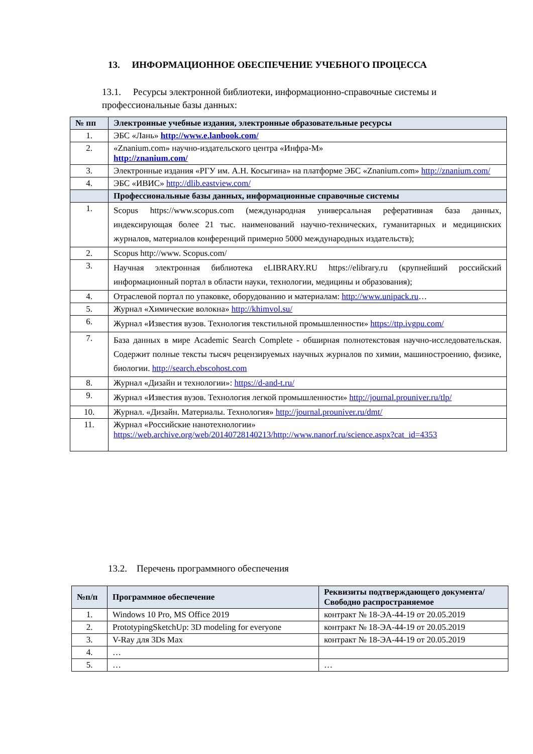13. ИНФОРМАЦИОННОЕ ОБЕСПЕЧЕНИЕ УЧЕБНОГО ПРОЦЕССА
13.1. Ресурсы электронной библиотеки, информационно-справочные системы и профессиональные базы данных:
| № пп | Электронные учебные издания, электронные образовательные ресурсы |
| --- | --- |
| 1. | ЭБС «Лань» http://www.e.lanbook.com/ |
| 2. | «Znanium.com» научно-издательского центра «Инфра-М» http://znanium.com/ |
| 3. | Электронные издания «РГУ им. А.Н. Косыгина» на платформе ЭБС «Znanium.com» http://znanium.com/ |
| 4. | ЭБС «ИВИС» http://dlib.eastview.com/ |
| | Профессиональные базы данных, информационные справочные системы |
| 1. | Scopus https://www.scopus.com (международная универсальная реферативная база данных, индексирующая более 21 тыс. наименований научно-технических, гуманитарных и медицинских журналов, материалов конференций примерно 5000 международных издательств); |
| 2. | Scopus http://www. Scopus.com/ |
| 3. | Научная электронная библиотека eLIBRARY.RU https://elibrary.ru (крупнейший российский информационный портал в области науки, технологии, медицины и образования); |
| 4. | Отраслевой портал по упаковке, оборудованию и материалам: http://www.unipack.ru … |
| 5. | Журнал «Химические волокна» http://khimvol.su/ |
| 6. | Журнал «Известия вузов. Технология текстильной промышленности» https://ttp.ivgpu.com/ |
| 7. | База данных в мире Academic Search Complete - обширная полнотекстовая научно-исследовательская. Содержит полные тексты тысяч рецензируемых научных журналов по химии, машиностроению, физике, биологии. http://search.ebscohost.com |
| 8. | Журнал «Дизайн и технологии»: https://d-and-t.ru/ |
| 9. | Журнал «Известия вузов. Технология легкой промышленности» http://journal.prouniver.ru/tlp/ |
| 10. | Журнал. «Дизайн. Материалы. Технология» http://journal.prouniver.ru/dmt/ |
| 11. | Журнал «Российские нанотехнологии» https://web.archive.org/web/20140728140213/http://www.nanorf.ru/science.aspx?cat_id=4353 |
13.2. Перечень программного обеспечения
| №п/п | Программное обеспечение | Реквизиты подтверждающего документа/ Свободно распространяемое |
| --- | --- | --- |
| 1. | Windows 10 Pro, MS Office 2019 | контракт № 18-ЭА-44-19 от 20.05.2019 |
| 2. | PrototypingSketchUp: 3D modeling for everyone | контракт № 18-ЭА-44-19 от 20.05.2019 |
| 3. | V-Ray для 3Ds Max | контракт № 18-ЭА-44-19 от 20.05.2019 |
| 4. | … | |
| 5. | … | … |